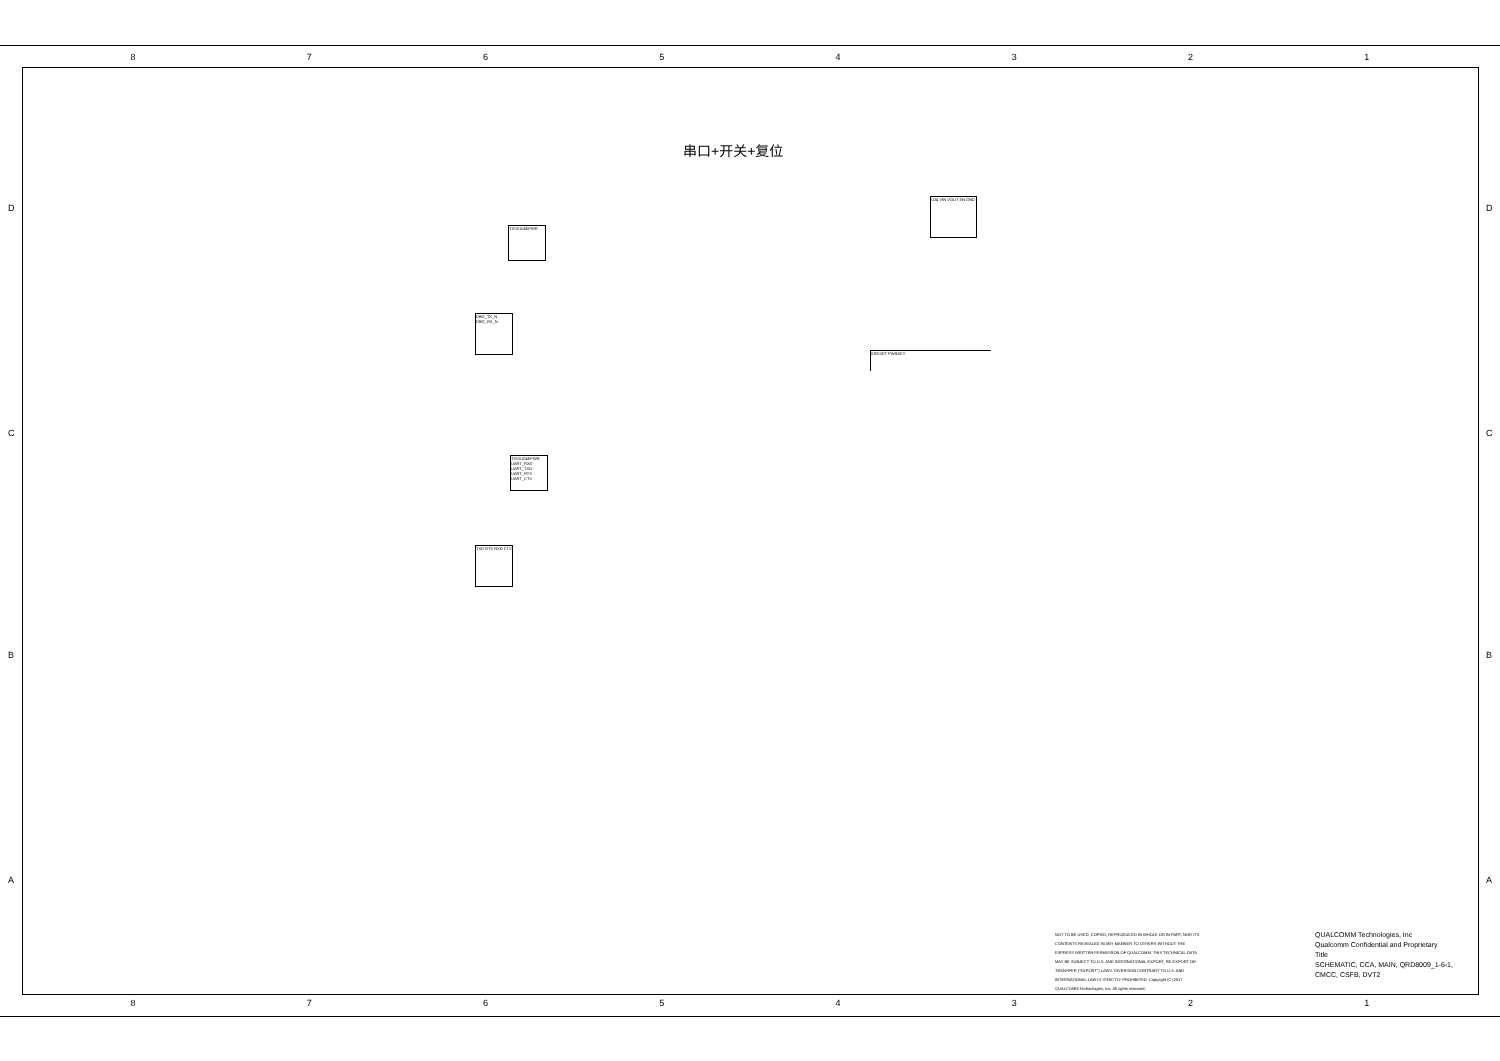8 7 6 5 4 3 2 1
8 7 6 5 4 3 2 1
D
C
B
A
D
C
B
A
串口+开关+复位
TXS0104EPWR
DBG_TX_N DBG_RX_N
TXS0104EPWR UART_RXD UART_TXD UART_RTS UART_CTS
TXD RTS RXD CTS
U24 VIN VOUT EN GND
KRESET PWRKEY
NOT TO BE USED, COPIED, REPRODUCED IN WHOLE OR IN PART, NOR ITS CONTENTS REVEALED IN ANY MANNER TO OTHERS WITHOUT THE EXPRESS WRITTEN PERMISSION OF QUALCOMM. THIS TECHNICAL DATA MAY BE SUBJECT TO U.S. AND INTERNATIONAL EXPORT, RE-EXPORT OR TRANSFER ("EXPORT") LAWS. DIVERSION CONTRARY TO U.S. AND INTERNATIONAL LAW IS STRICTLY PROHIBITED. Copyright (C) 2017 QUALCOMM Technologies, Inc. All rights reserved.
QUALCOMM Technologies, Inc
Qualcomm Confidential and Proprietary
Title
SCHEMATIC, CCA, MAIN, QRD8009_1-6-1, CMCC, CSFB, DVT2